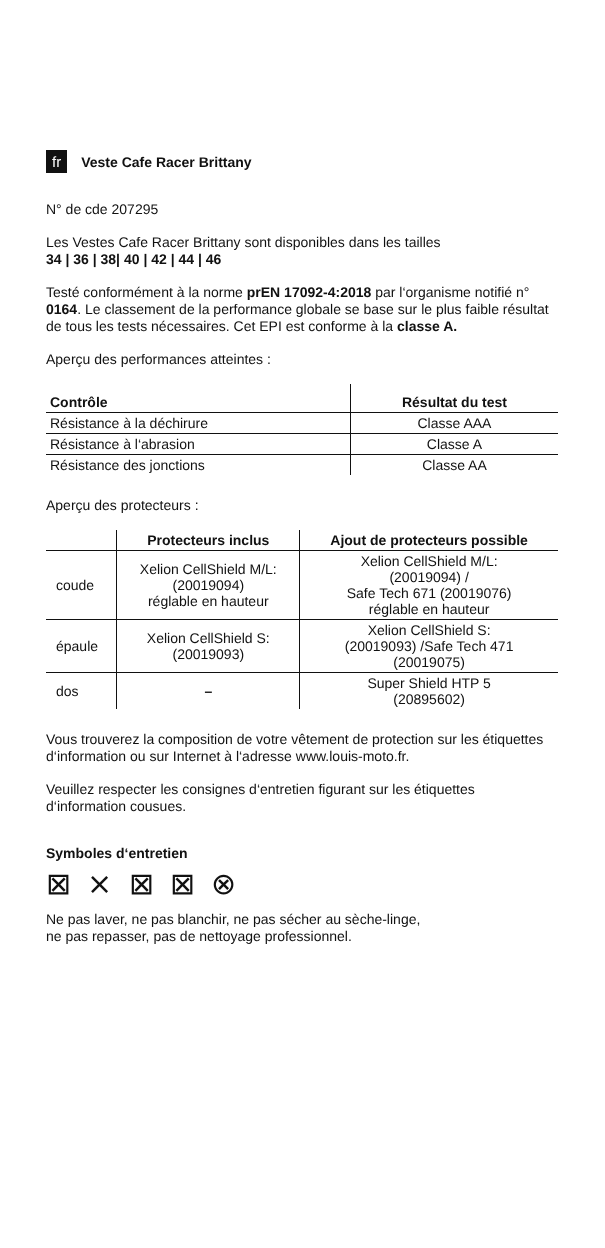fr Veste Cafe Racer Brittany
N° de cde 207295
Les Vestes Cafe Racer Brittany sont disponibles dans les tailles
34 | 36 | 38| 40 | 42 | 44 | 46
Testé conformément à la norme prEN 17092-4:2018 par l‘organisme notifié n° 0164. Le classement de la performance globale se base sur le plus faible résultat de tous les tests nécessaires. Cet EPI est conforme à la classe A.
Aperçu des performances atteintes :
| Contrôle | Résultat du test |
| --- | --- |
| Résistance à la déchirure | Classe AAA |
| Résistance à l‘abrasion | Classe A |
| Résistance des jonctions | Classe AA |
Aperçu des protecteurs :
| | Protecteurs inclus | Ajout de protecteurs possible |
| --- | --- | --- |
| coude | Xelion CellShield M/L: (20019094) réglable en hauteur | Xelion CellShield M/L: (20019094) / Safe Tech 671 (20019076) réglable en hauteur |
| épaule | Xelion CellShield S: (20019093) | Xelion CellShield S: (20019093) /Safe Tech 471 (20019075) |
| dos | – | Super Shield HTP 5 (20895602) |
Vous trouverez la composition de votre vêtement de protection sur les étiquettes d‘information ou sur Internet à l‘adresse www.louis-moto.fr.
Veuillez respecter les consignes d‘entretien figurant sur les étiquettes d‘information cousues.
Symboles d‘entretien
⊠ ⨯ ⊠ ⊠ ⊗
Ne pas laver, ne pas blanchir, ne pas sécher au sèche-linge,
ne pas repasser, pas de nettoyage professionnel.